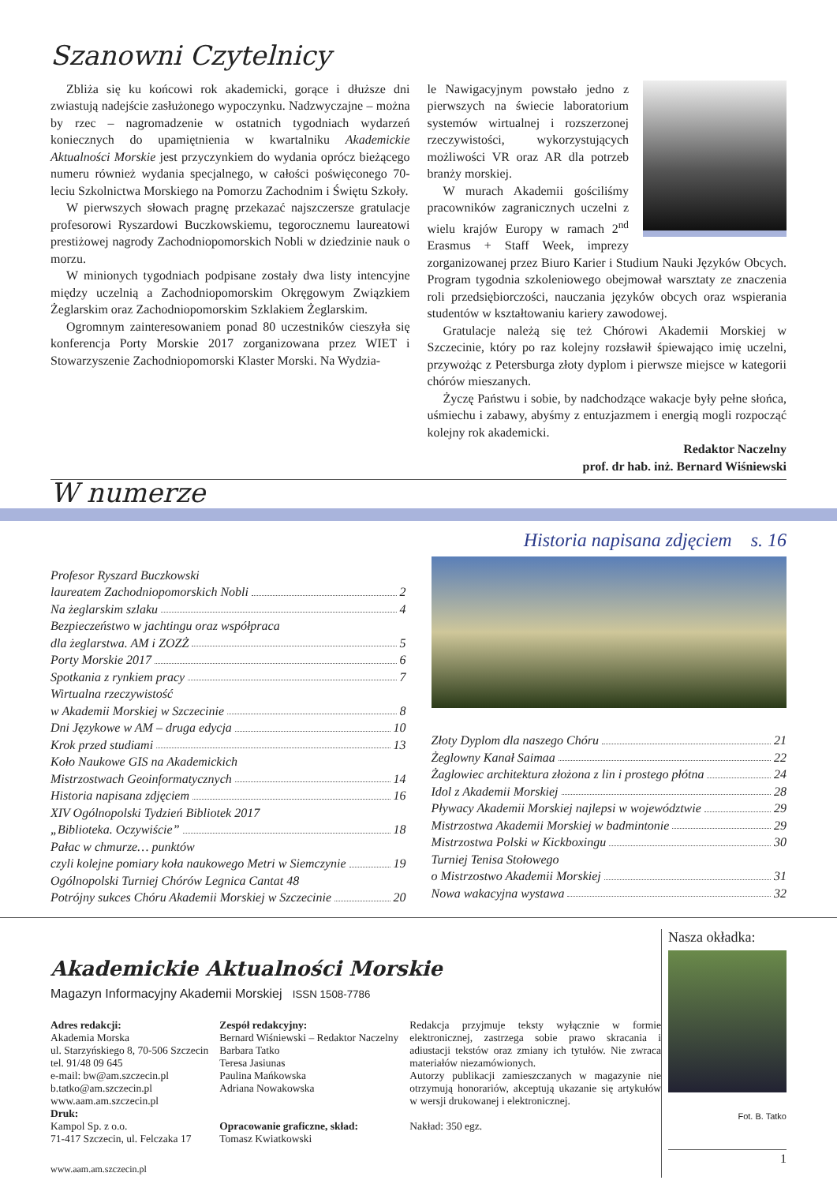Szanowni Czytelnicy
Zbliża się ku końcowi rok akademicki, gorące i dłuższe dni zwiastują nadejście zasłużonego wypoczynku. Nadzwyczajne – można by rzec – nagromadzenie w ostatnich tygodniach wydarzeń koniecznych do upamiętnienia w kwartalniku Akademickie Aktualności Morskie jest przyczynkiem do wydania oprócz bieżącego numeru również wydania specjalnego, w całości poświęconego 70-leciu Szkolnictwa Morskiego na Pomorzu Zachodnim i Świętu Szkoły.
W pierwszych słowach pragnę przekazać najszczersze gratulacje profesorowi Ryszardowi Buczkowskiemu, tegorocznemu laureatowi prestiżowej nagrody Zachodniopomorskich Nobli w dziedzinie nauk o morzu.
W minionych tygodniach podpisane zostały dwa listy intencyjne między uczelnią a Zachodniopomorskim Okręgowym Związkiem Żeglarskim oraz Zachodniopomorskim Szklakiem Żeglarskim.
Ogromnym zainteresowaniem ponad 80 uczestników cieszyła się konferencja Porty Morskie 2017 zorganizowana przez WIET i Stowarzyszenie Zachodniopomorski Klaster Morski. Na Wydzia-
le Nawigacyjnym powstało jedno z pierwszych na świecie laboratorium systemów wirtualnej i rozszerzonej rzeczywistości, wykorzystujących możliwości VR oraz AR dla potrzeb branży morskiej.
W murach Akademii gościliśmy pracowników zagranicznych uczelni z wielu krajów Europy w ramach 2<sup>nd</sup> Erasmus + Staff Week, imprezy zorganizowanej przez Biuro Karier i Studium Nauki Języków Obcych. Program tygodnia szkoleniowego obejmował warsztaty ze znaczenia roli przedsiębiorczości, nauczania języków obcych oraz wspierania studentów w kształtowaniu kariery zawodowej.
Gratulacje należą się też Chórowi Akademii Morskiej w Szczecinie, który po raz kolejny rozsławił śpiewająco imię uczelni, przywożąc z Petersburga złoty dyplom i pierwsze miejsce w kategorii chórów mieszanych.
Życzę Państwu i sobie, by nadchodzące wakacje były pełne słońca, uśmiechu i zabawy, abyśmy z entuzjazmem i energią mogli rozpocząć kolejny rok akademicki.
Redaktor Naczelny
prof. dr hab. inż. Bernard Wiśniewski
W numerze
Profesor Ryszard Buczkowski
laureatem Zachodniopomorskich Nobli 2
Na żeglarskim szlaku 4
Bezpieczeństwo w jachtingu oraz współpraca
dla żeglarstwa. AM i ZOZŻ 5
Porty Morskie 2017 6
Spotkania z rynkiem pracy 7
Wirtualna rzeczywistość
w Akademii Morskiej w Szczecinie 8
Dni Językowe w AM – druga edycja 10
Krok przed studiami 13
Koło Naukowe GIS na Akademickich
Mistrzostwach Geoinformatycznych 14
Historia napisana zdjęciem 16
XIV Ogólnopolski Tydzień Bibliotek 2017
„Biblioteka. Oczywiście” 18
Pałac w chmurze… punktów
czyli kolejne pomiary koła naukowego Metri w Siemczynie 19
Ogólnopolski Turniej Chórów Legnica Cantat 48
Potrójny sukces Chóru Akademii Morskiej w Szczecinie 20
Historia napisana zdjęciem s. 16
Złoty Dyplom dla naszego Chóru 21
Żeglowny Kanał Saimaa 22
Żaglowiec architektura złożona z lin i prostego płótna 24
Idol z Akademii Morskiej 28
Pływacy Akademii Morskiej najlepsi w województwie 29
Mistrzostwa Akademii Morskiej w badmintonie 29
Mistrzostwa Polski w Kickboxingu 30
Turniej Tenisa Stołowego
o Mistrzostwo Akademii Morskiej 31
Nowa wakacyjna wystawa 32
Akademickie Aktualności Morskie
Magazyn Informacyjny Akademii Morskiej ISSN 1508-7786
Adres redakcji:
Akademia Morska
ul. Starzyńskiego 8, 70-506 Szczecin
tel. 91/48 09 645
e-mail: bw@am.szczecin.pl
b.tatko@am.szczecin.pl
www.aam.am.szczecin.pl
Druk:
Kampol Sp. z o.o.
71-417 Szczecin, ul. Felczaka 17
Zespół redakcyjny:
Bernard Wiśniewski – Redaktor Naczelny
Barbara Tatko
Teresa Jasiunas
Paulina Mańkowska
Adriana Nowakowska
Opracowanie graficzne, skład:
Tomasz Kwiatkowski
Redakcja przyjmuje teksty wyłącznie w formie elektronicznej, zastrzega sobie prawo skracania i adiustacji tekstów oraz zmiany ich tytułów. Nie zwraca materiałów niezamówionych.
Autorzy publikacji zamieszczanych w magazynie nie otrzymują honorariów, akceptują ukazanie się artykułów w wersji drukowanej i elektronicznej.
Nakład: 350 egz.
www.aam.am.szczecin.pl
Nasza okładka:
Fot. B. Tatko
1